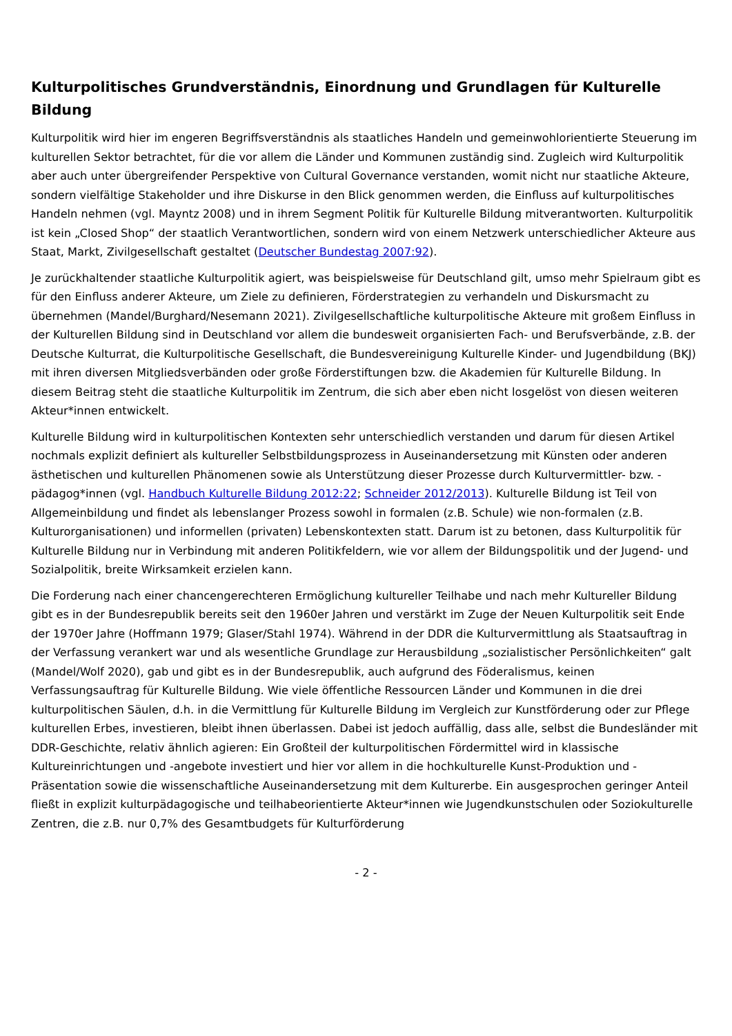Kulturpolitisches Grundverständnis, Einordnung und Grundlagen für Kulturelle Bildung
Kulturpolitik wird hier im engeren Begriffsverständnis als staatliches Handeln und gemeinwohlorientierte Steuerung im kulturellen Sektor betrachtet, für die vor allem die Länder und Kommunen zuständig sind. Zugleich wird Kulturpolitik aber auch unter übergreifender Perspektive von Cultural Governance verstanden, womit nicht nur staatliche Akteure, sondern vielfältige Stakeholder und ihre Diskurse in den Blick genommen werden, die Einfluss auf kulturpolitisches Handeln nehmen (vgl. Mayntz 2008) und in ihrem Segment Politik für Kulturelle Bildung mitverantworten. Kulturpolitik ist kein „Closed Shop“ der staatlich Verantwortlichen, sondern wird von einem Netzwerk unterschiedlicher Akteure aus Staat, Markt, Zivilgesellschaft gestaltet (Deutscher Bundestag 2007:92).
Je zurückhaltender staatliche Kulturpolitik agiert, was beispielsweise für Deutschland gilt, umso mehr Spielraum gibt es für den Einfluss anderer Akteure, um Ziele zu definieren, Förderstrategien zu verhandeln und Diskursmacht zu übernehmen (Mandel/Burghard/Nesemann 2021). Zivilgesellschaftliche kulturpolitische Akteure mit großem Einfluss in der Kulturellen Bildung sind in Deutschland vor allem die bundesweit organisierten Fach- und Berufsverbände, z.B. der Deutsche Kulturrat, die Kulturpolitische Gesellschaft, die Bundesvereinigung Kulturelle Kinder- und Jugendbildung (BKJ) mit ihren diversen Mitgliedsverbänden oder große Förderstiftungen bzw. die Akademien für Kulturelle Bildung. In diesem Beitrag steht die staatliche Kulturpolitik im Zentrum, die sich aber eben nicht losgelöst von diesen weiteren Akteur*innen entwickelt.
Kulturelle Bildung wird in kulturpolitischen Kontexten sehr unterschiedlich verstanden und darum für diesen Artikel nochmals explizit definiert als kultureller Selbstbildungsprozess in Auseinandersetzung mit Künsten oder anderen ästhetischen und kulturellen Phänomenen sowie als Unterstützung dieser Prozesse durch Kulturvermittler- bzw. -pädagog*innen (vgl. Handbuch Kulturelle Bildung 2012:22; Schneider 2012/2013). Kulturelle Bildung ist Teil von Allgemeinbildung und findet als lebenslanger Prozess sowohl in formalen (z.B. Schule) wie non-formalen (z.B. Kulturorganisationen) und informellen (privaten) Lebenskontexten statt. Darum ist zu betonen, dass Kulturpolitik für Kulturelle Bildung nur in Verbindung mit anderen Politikfeldern, wie vor allem der Bildungspolitik und der Jugend- und Sozialpolitik, breite Wirksamkeit erzielen kann.
Die Forderung nach einer chancengerechteren Ermöglichung kultureller Teilhabe und nach mehr Kultureller Bildung gibt es in der Bundesrepublik bereits seit den 1960er Jahren und verstärkt im Zuge der Neuen Kulturpolitik seit Ende der 1970er Jahre (Hoffmann 1979; Glaser/Stahl 1974). Während in der DDR die Kulturvermittlung als Staatsauftrag in der Verfassung verankert war und als wesentliche Grundlage zur Herausbildung „sozialistischer Persönlichkeiten“ galt (Mandel/Wolf 2020), gab und gibt es in der Bundesrepublik, auch aufgrund des Föderalismus, keinen Verfassungsauftrag für Kulturelle Bildung. Wie viele öffentliche Ressourcen Länder und Kommunen in die drei kulturpolitischen Säulen, d.h. in die Vermittlung für Kulturelle Bildung im Vergleich zur Kunstförderung oder zur Pflege kulturellen Erbes, investieren, bleibt ihnen überlassen. Dabei ist jedoch auffällig, dass alle, selbst die Bundesländer mit DDR-Geschichte, relativ ähnlich agieren: Ein Großteil der kulturpolitischen Fördermittel wird in klassische Kultureinrichtungen und -angebote investiert und hier vor allem in die hochkulturelle Kunst-Produktion und -Präsentation sowie die wissenschaftliche Auseinandersetzung mit dem Kulturerbe. Ein ausgesprochen geringer Anteil fließt in explizit kulturpädagogische und teilhabeorientierte Akteur*innen wie Jugendkunstschulen oder Soziokulturelle Zentren, die z.B. nur 0,7% des Gesamtbudgets für Kulturförderung
- 2 -